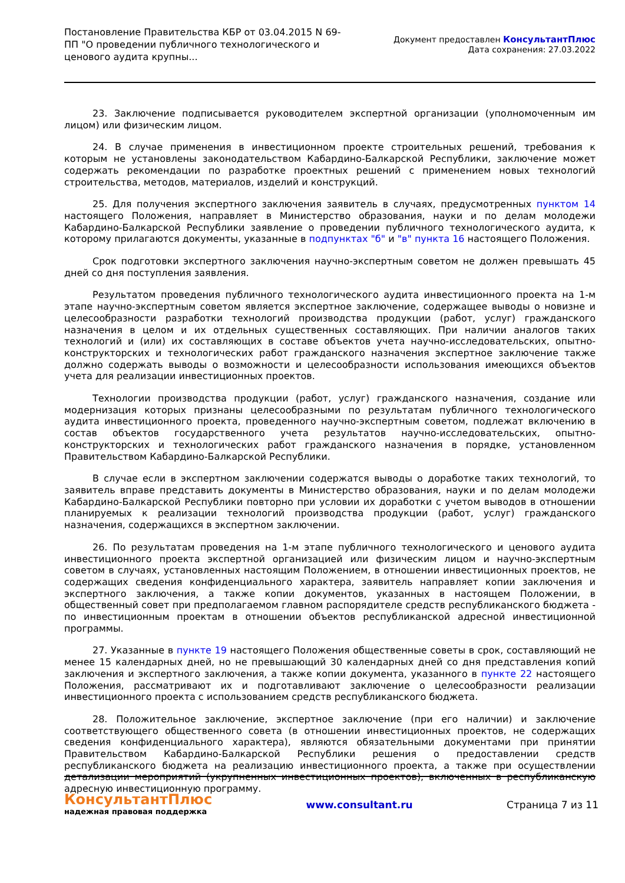Постановление Правительства КБР от 03.04.2015 N 69-ПП "О проведении публичного технологического и ценового аудита крупны...
Документ предоставлен КонсультантПлюс
Дата сохранения: 27.03.2022
23. Заключение подписывается руководителем экспертной организации (уполномоченным им лицом) или физическим лицом.
24. В случае применения в инвестиционном проекте строительных решений, требования к которым не установлены законодательством Кабардино-Балкарской Республики, заключение может содержать рекомендации по разработке проектных решений с применением новых технологий строительства, методов, материалов, изделий и конструкций.
25. Для получения экспертного заключения заявитель в случаях, предусмотренных пунктом 14 настоящего Положения, направляет в Министерство образования, науки и по делам молодежи Кабардино-Балкарской Республики заявление о проведении публичного технологического аудита, к которому прилагаются документы, указанные в подпунктах "б" и "в" пункта 16 настоящего Положения.
Срок подготовки экспертного заключения научно-экспертным советом не должен превышать 45 дней со дня поступления заявления.
Результатом проведения публичного технологического аудита инвестиционного проекта на 1-м этапе научно-экспертным советом является экспертное заключение, содержащее выводы о новизне и целесообразности разработки технологий производства продукции (работ, услуг) гражданского назначения в целом и их отдельных существенных составляющих. При наличии аналогов таких технологий и (или) их составляющих в составе объектов учета научно-исследовательских, опытно-конструкторских и технологических работ гражданского назначения экспертное заключение также должно содержать выводы о возможности и целесообразности использования имеющихся объектов учета для реализации инвестиционных проектов.
Технологии производства продукции (работ, услуг) гражданского назначения, создание или модернизация которых признаны целесообразными по результатам публичного технологического аудита инвестиционного проекта, проведенного научно-экспертным советом, подлежат включению в состав объектов государственного учета результатов научно-исследовательских, опытно-конструкторских и технологических работ гражданского назначения в порядке, установленном Правительством Кабардино-Балкарской Республики.
В случае если в экспертном заключении содержатся выводы о доработке таких технологий, то заявитель вправе представить документы в Министерство образования, науки и по делам молодежи Кабардино-Балкарской Республики повторно при условии их доработки с учетом выводов в отношении планируемых к реализации технологий производства продукции (работ, услуг) гражданского назначения, содержащихся в экспертном заключении.
26. По результатам проведения на 1-м этапе публичного технологического и ценового аудита инвестиционного проекта экспертной организацией или физическим лицом и научно-экспертным советом в случаях, установленных настоящим Положением, в отношении инвестиционных проектов, не содержащих сведения конфиденциального характера, заявитель направляет копии заключения и экспертного заключения, а также копии документов, указанных в настоящем Положении, в общественный совет при предполагаемом главном распорядителе средств республиканского бюджета - по инвестиционным проектам в отношении объектов республиканской адресной инвестиционной программы.
27. Указанные в пункте 19 настоящего Положения общественные советы в срок, составляющий не менее 15 календарных дней, но не превышающий 30 календарных дней со дня представления копий заключения и экспертного заключения, а также копии документа, указанного в пункте 22 настоящего Положения, рассматривают их и подготавливают заключение о целесообразности реализации инвестиционного проекта с использованием средств республиканского бюджета.
28. Положительное заключение, экспертное заключение (при его наличии) и заключение соответствующего общественного совета (в отношении инвестиционных проектов, не содержащих сведения конфиденциального характера), являются обязательными документами при принятии Правительством Кабардино-Балкарской Республики решения о предоставлении средств республиканского бюджета на реализацию инвестиционного проекта, а также при осуществлении детализации мероприятий (укрупненных инвестиционных проектов), включенных в республиканскую адресную инвестиционную программу.
КонсультантПлюс
надежная правовая поддержка
www.consultant.ru Страница 7 из 11